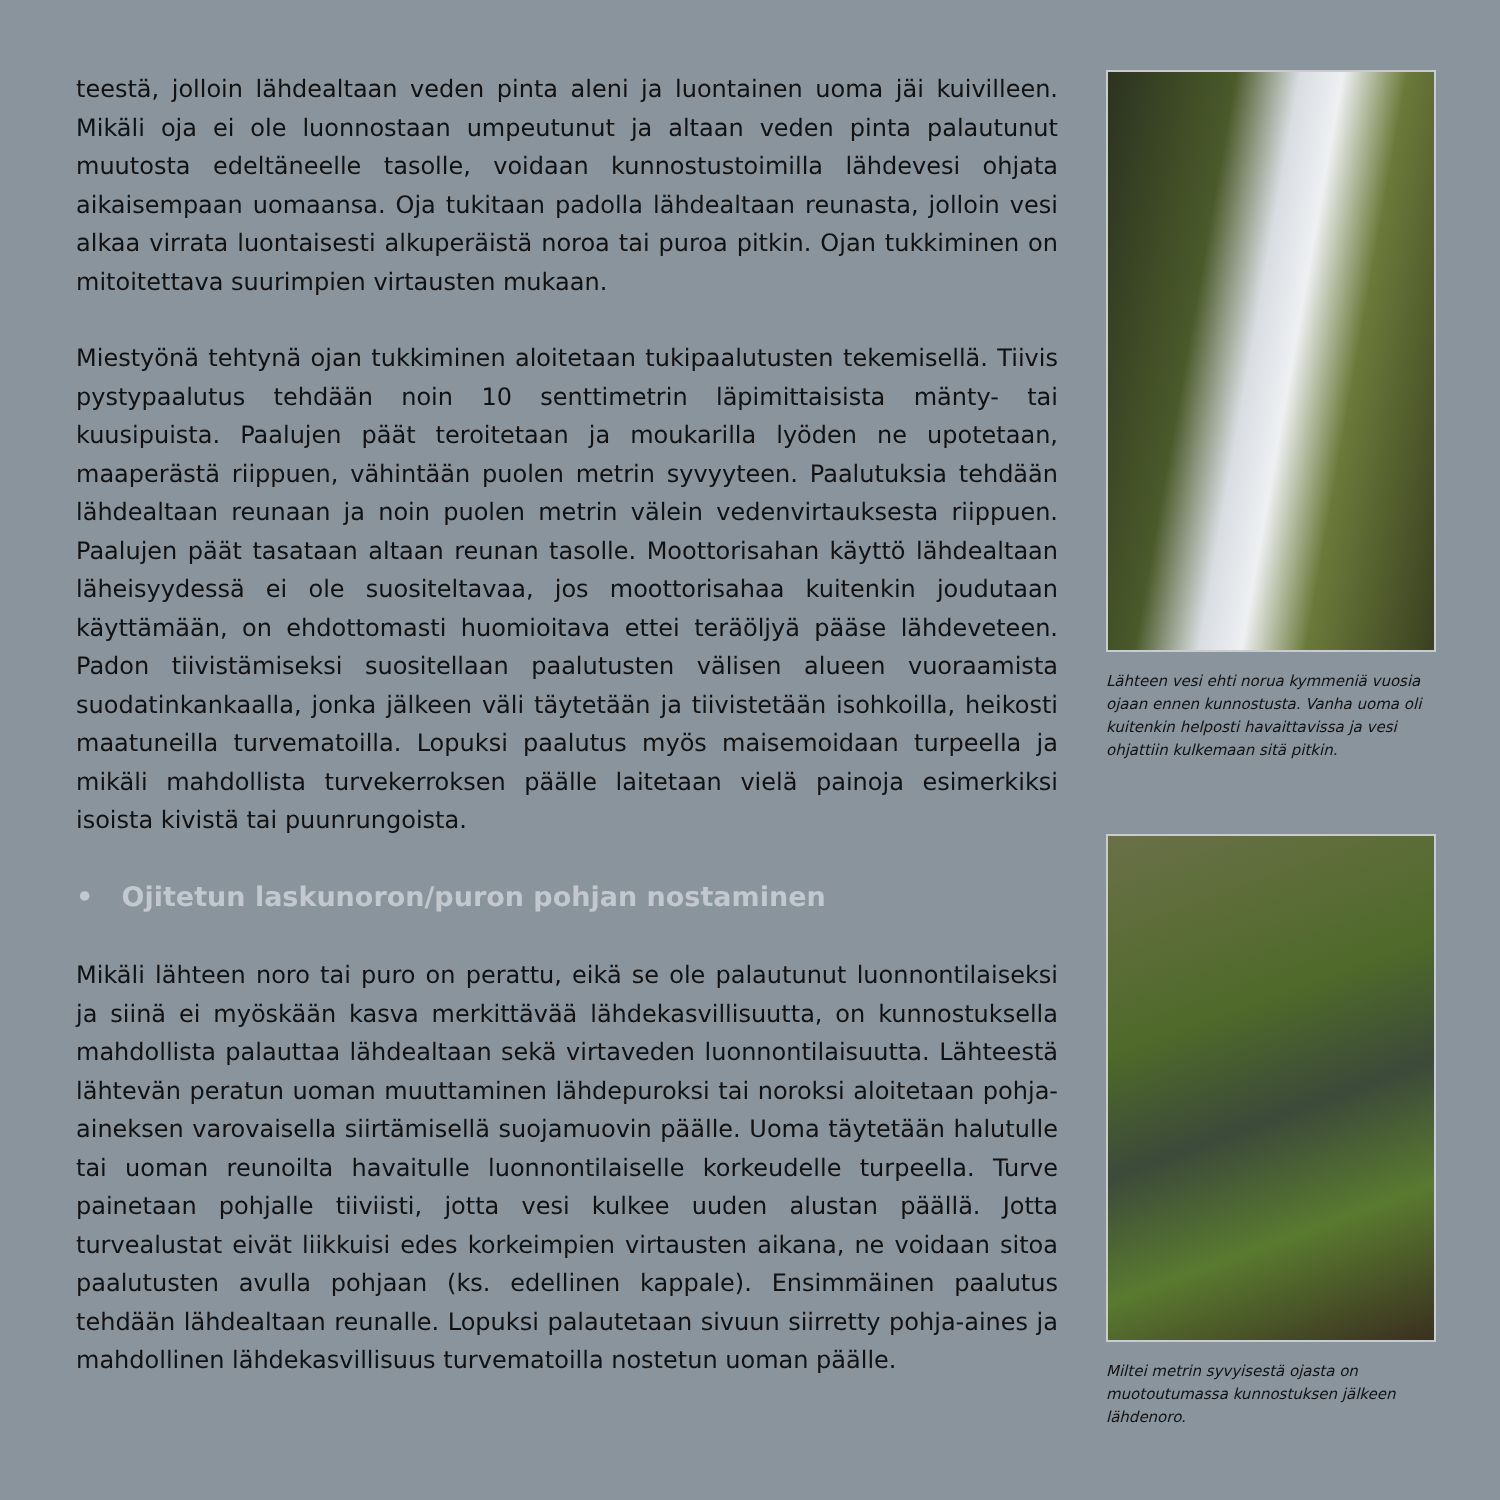teestä, jolloin lähdealtaan veden pinta aleni ja luontainen uoma jäi kuivilleen. Mikäli oja ei ole luonnostaan umpeutunut ja altaan veden pinta palautunut muutosta edeltäneelle tasolle, voidaan kunnostustoimilla lähdevesi ohjata aikaisempaan uomaansa. Oja tukitaan padolla lähdealtaan reunasta, jolloin vesi alkaa virrata luontaisesti alkuperäistä noroa tai puroa pitkin. Ojan tukkiminen on mitoitettava suurimpien virtausten mukaan.
Miestyönä tehtynä ojan tukkiminen aloitetaan tukipaalutusten tekemisellä. Tiivis pystypaalutus tehdään noin 10 senttimetrin läpimittaisista mänty- tai kuusipuista. Paalujen päät teroitetaan ja moukarilla lyöden ne upotetaan, maaperästä riippuen, vähintään puolen metrin syvyyteen. Paalutuksia tehdään lähdealtaan reunaan ja noin puolen metrin välein vedenvirtauksesta riippuen. Paalujen päät tasataan altaan reunan tasolle. Moottorisahan käyttö lähdealtaan läheisyydessä ei ole suositeltavaa, jos moottorisahaa kuitenkin joudutaan käyttämään, on ehdottomasti huomioitava ettei teräöljyä pääse lähdeveteen. Padon tiivistämiseksi suositellaan paalutusten välisen alueen vuoraamista suodatinkankaalla, jonka jälkeen väli täytetään ja tiivistetään isohkoilla, heikosti maatuneilla turvematoilla. Lopuksi paalutus myös maisemoidaan turpeella ja mikäli mahdollista turvekerroksen päälle laitetaan vielä painoja esimerkiksi isoista kivistä tai puunrungoista.
• Ojitetun laskunoron/puron pohjan nostaminen
Mikäli lähteen noro tai puro on perattu, eikä se ole palautunut luonnontilaiseksi ja siinä ei myöskään kasva merkittävää lähdekasvillisuutta, on kunnostuksella mahdollista palauttaa lähdealtaan sekä virtaveden luonnontilaisuutta. Lähteestä lähtevän peratun uoman muuttaminen lähdepuroksi tai noroksi aloitetaan pohja-aineksen varovaisella siirtämisellä suojamuovin päälle. Uoma täytetään halutulle tai uoman reunoilta havaitulle luonnontilaiselle korkeudelle turpeella. Turve painetaan pohjalle tiiviisti, jotta vesi kulkee uuden alustan päällä. Jotta turvealustat eivät liikkuisi edes korkeimpien virtausten aikana, ne voidaan sitoa paalutusten avulla pohjaan (ks. edellinen kappale). Ensimmäinen paalutus tehdään lähdealtaan reunalle. Lopuksi palautetaan sivuun siirretty pohja-aines ja mahdollinen lähdekasvillisuus turvematoilla nostetun uoman päälle.
Lähteen vesi ehti norua kymmeniä vuosia ojaan ennen kunnostusta. Vanha uoma oli kuitenkin helposti havaittavissa ja vesi ohjattiin kulkemaan sitä pitkin.
Miltei metrin syvyisestä ojasta on muotoutumassa kunnostuksen jälkeen lähdenoro.